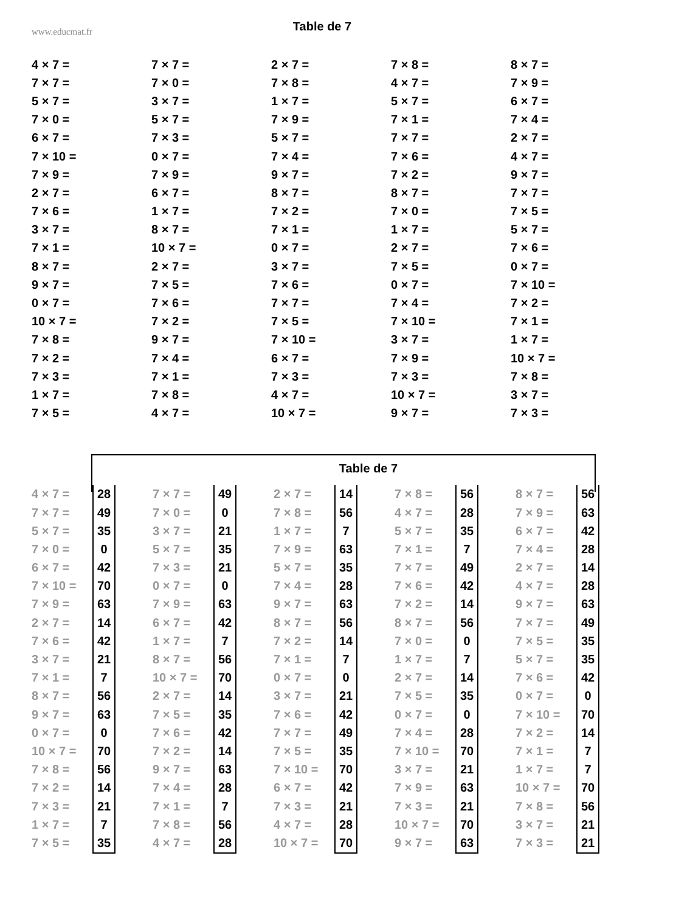www.educmat.fr
Table de 7
| 4 × 7 = | 7 × 7 = | 2 × 7 = | 7 × 8 = | 8 × 7 = |
| 7 × 7 = | 7 × 0 = | 7 × 8 = | 4 × 7 = | 7 × 9 = |
| 5 × 7 = | 3 × 7 = | 1 × 7 = | 5 × 7 = | 6 × 7 = |
| 7 × 0 = | 5 × 7 = | 7 × 9 = | 7 × 1 = | 7 × 4 = |
| 6 × 7 = | 7 × 3 = | 5 × 7 = | 7 × 7 = | 2 × 7 = |
| 7 × 10 = | 0 × 7 = | 7 × 4 = | 7 × 6 = | 4 × 7 = |
| 7 × 9 = | 7 × 9 = | 9 × 7 = | 7 × 2 = | 9 × 7 = |
| 2 × 7 = | 6 × 7 = | 8 × 7 = | 8 × 7 = | 7 × 7 = |
| 7 × 6 = | 1 × 7 = | 7 × 2 = | 7 × 0 = | 7 × 5 = |
| 3 × 7 = | 8 × 7 = | 7 × 1 = | 1 × 7 = | 5 × 7 = |
| 7 × 1 = | 10 × 7 = | 0 × 7 = | 2 × 7 = | 7 × 6 = |
| 8 × 7 = | 2 × 7 = | 3 × 7 = | 7 × 5 = | 0 × 7 = |
| 9 × 7 = | 7 × 5 = | 7 × 6 = | 0 × 7 = | 7 × 10 = |
| 0 × 7 = | 7 × 6 = | 7 × 7 = | 7 × 4 = | 7 × 2 = |
| 10 × 7 = | 7 × 2 = | 7 × 5 = | 7 × 10 = | 7 × 1 = |
| 7 × 8 = | 9 × 7 = | 7 × 10 = | 3 × 7 = | 1 × 7 = |
| 7 × 2 = | 7 × 4 = | 6 × 7 = | 7 × 9 = | 10 × 7 = |
| 7 × 3 = | 7 × 1 = | 7 × 3 = | 7 × 3 = | 7 × 8 = |
| 1 × 7 = | 7 × 8 = | 4 × 7 = | 10 × 7 = | 3 × 7 = |
| 7 × 5 = | 4 × 7 = | 10 × 7 = | 9 × 7 = | 7 × 3 = |
Table de 7
| 4 × 7 = | 28 | | 7 × 7 = | 49 | | 2 × 7 = | 14 | | 7 × 8 = | 56 | | 8 × 7 = | 56 |
| 7 × 7 = | 49 | | 7 × 0 = | 0 | | 7 × 8 = | 56 | | 4 × 7 = | 28 | | 7 × 9 = | 63 |
| 5 × 7 = | 35 | | 3 × 7 = | 21 | | 1 × 7 = | 7 | | 5 × 7 = | 35 | | 6 × 7 = | 42 |
| 7 × 0 = | 0 | | 5 × 7 = | 35 | | 7 × 9 = | 63 | | 7 × 1 = | 7 | | 7 × 4 = | 28 |
| 6 × 7 = | 42 | | 7 × 3 = | 21 | | 5 × 7 = | 35 | | 7 × 7 = | 49 | | 2 × 7 = | 14 |
| 7 × 10 = | 70 | | 0 × 7 = | 0 | | 7 × 4 = | 28 | | 7 × 6 = | 42 | | 4 × 7 = | 28 |
| 7 × 9 = | 63 | | 7 × 9 = | 63 | | 9 × 7 = | 63 | | 7 × 2 = | 14 | | 9 × 7 = | 63 |
| 2 × 7 = | 14 | | 6 × 7 = | 42 | | 8 × 7 = | 56 | | 8 × 7 = | 56 | | 7 × 7 = | 49 |
| 7 × 6 = | 42 | | 1 × 7 = | 7 | | 7 × 2 = | 14 | | 7 × 0 = | 0 | | 7 × 5 = | 35 |
| 3 × 7 = | 21 | | 8 × 7 = | 56 | | 7 × 1 = | 7 | | 1 × 7 = | 7 | | 5 × 7 = | 35 |
| 7 × 1 = | 7 | | 10 × 7 = | 70 | | 0 × 7 = | 0 | | 2 × 7 = | 14 | | 7 × 6 = | 42 |
| 8 × 7 = | 56 | | 2 × 7 = | 14 | | 3 × 7 = | 21 | | 7 × 5 = | 35 | | 0 × 7 = | 0 |
| 9 × 7 = | 63 | | 7 × 5 = | 35 | | 7 × 6 = | 42 | | 0 × 7 = | 0 | | 7 × 10 = | 70 |
| 0 × 7 = | 0 | | 7 × 6 = | 42 | | 7 × 7 = | 49 | | 7 × 4 = | 28 | | 7 × 2 = | 14 |
| 10 × 7 = | 70 | | 7 × 2 = | 14 | | 7 × 5 = | 35 | | 7 × 10 = | 70 | | 7 × 1 = | 7 |
| 7 × 8 = | 56 | | 9 × 7 = | 63 | | 7 × 10 = | 70 | | 3 × 7 = | 21 | | 1 × 7 = | 7 |
| 7 × 2 = | 14 | | 7 × 4 = | 28 | | 6 × 7 = | 42 | | 7 × 9 = | 63 | | 10 × 7 = | 70 |
| 7 × 3 = | 21 | | 7 × 1 = | 7 | | 7 × 3 = | 21 | | 7 × 3 = | 21 | | 7 × 8 = | 56 |
| 1 × 7 = | 7 | | 7 × 8 = | 56 | | 4 × 7 = | 28 | | 10 × 7 = | 70 | | 3 × 7 = | 21 |
| 7 × 5 = | 35 | | 4 × 7 = | 28 | | 10 × 7 = | 70 | | 9 × 7 = | 63 | | 7 × 3 = | 21 |